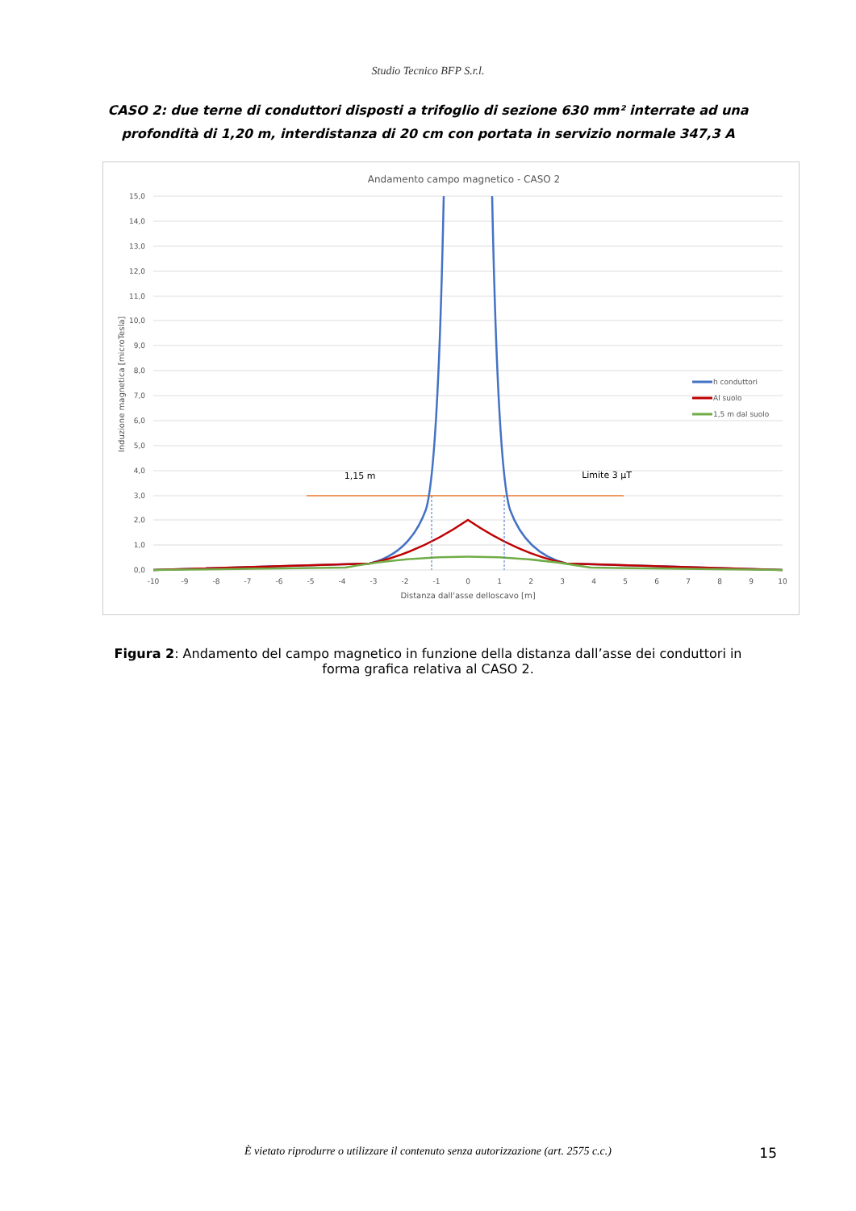Studio Tecnico BFP S.r.l.
CASO 2: due terne di conduttori disposti a trifoglio di sezione 630 mm² interrate ad una profondità di 1,20 m, interdistanza di 20 cm con portata in servizio normale 347,3 A
Andamento campo magnetico - CASO 2
15,0
14,0
13,0
12,0
11,0
10,0
9,0
8,0
7,0
6,0
5,0
4,0
3,0
2,0
1,0
0,0
-10
-9
-8
-7
-6
-5
-4
-3
-2
-1
0
1
2
3
4
5
6
7
8
9
10
Distanza dall'asse delloscavo [m]
Induzione magnetica [microTesla]
1,15 m
Limite 3 µT
h conduttori
Al suolo
1,5 m dal suolo
Figura 2: Andamento del campo magnetico in funzione della distanza dall’asse dei conduttori in forma grafica relativa al CASO 2.
È vietato riprodurre o utilizzare il contenuto senza autorizzazione (art. 2575 c.c.)
15